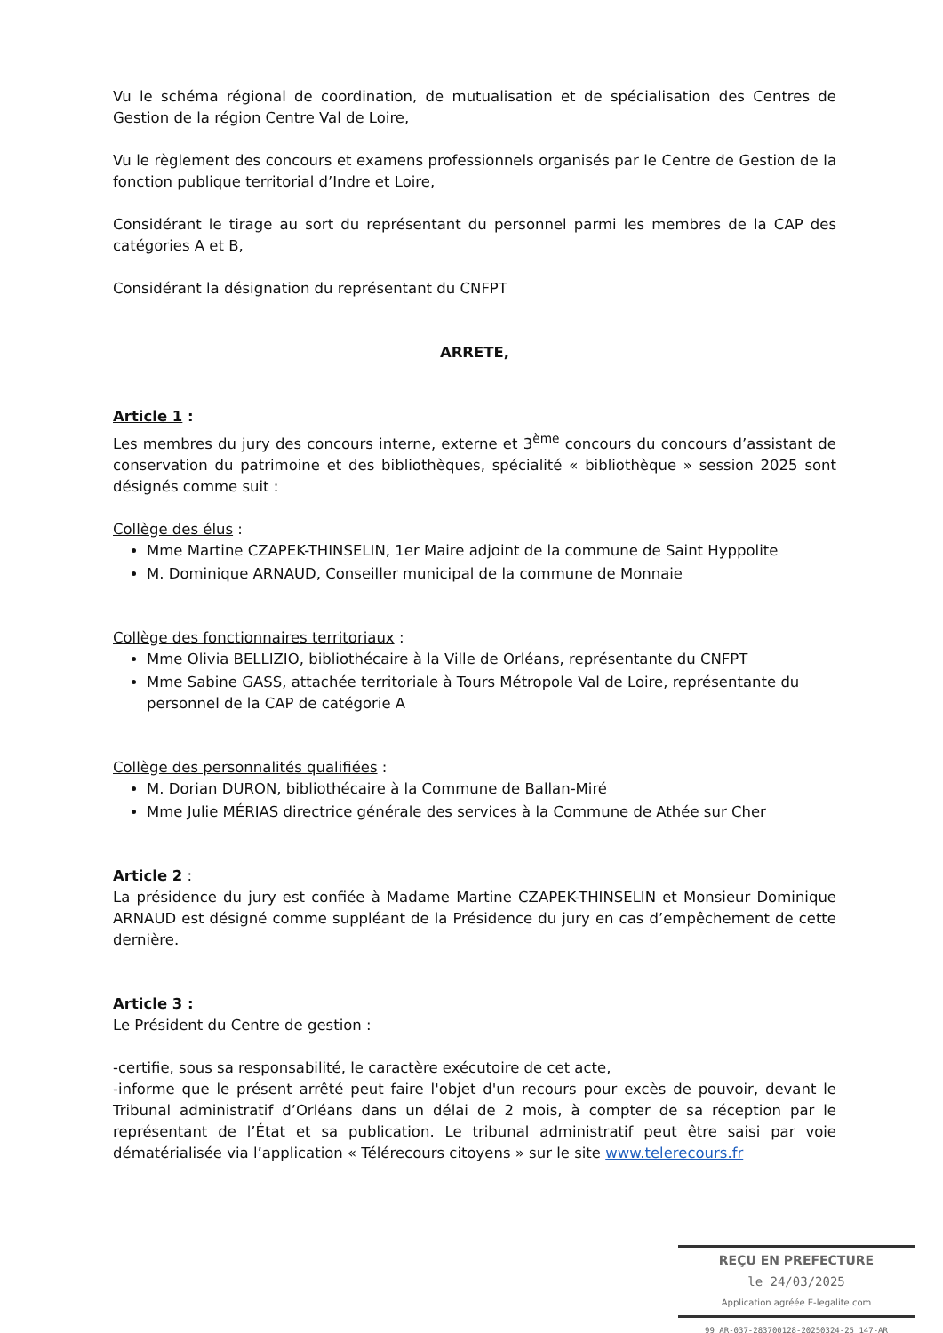Vu le schéma régional de coordination, de mutualisation et de spécialisation des Centres de Gestion de la région Centre Val de Loire,
Vu le règlement des concours et examens professionnels organisés par le Centre de Gestion de la fonction publique territorial d’Indre et Loire,
Considérant le tirage au sort du représentant du personnel parmi les membres de la CAP des catégories A et B,
Considérant la désignation du représentant du CNFPT
ARRETE,
Article 1 :
Les membres du jury des concours interne, externe et 3<sup>ème</sup> concours du concours d’assistant de conservation du patrimoine et des bibliothèques, spécialité « bibliothèque » session 2025 sont désignés comme suit :
Collège des élus :
Mme Martine CZAPEK-THINSELIN, 1er Maire adjoint de la commune de Saint Hyppolite
M. Dominique ARNAUD, Conseiller municipal de la commune de Monnaie
Collège des fonctionnaires territoriaux :
Mme Olivia BELLIZIO, bibliothécaire à la Ville de Orléans, représentante du CNFPT
Mme Sabine GASS, attachée territoriale à Tours Métropole Val de Loire, représentante du personnel de la CAP de catégorie A
Collège des personnalités qualifiées :
M. Dorian DURON, bibliothécaire à la Commune de Ballan-Miré
Mme Julie MÉRIAS directrice générale des services à la Commune de Athée sur Cher
Article 2 :
La présidence du jury est confiée à Madame Martine CZAPEK-THINSELIN et Monsieur Dominique ARNAUD est désigné comme suppléant de la Présidence du jury en cas d’empêchement de cette dernière.
Article 3 :
Le Président du Centre de gestion :
-certifie, sous sa responsabilité, le caractère exécutoire de cet acte,
-informe que le présent arrêté peut faire l'objet d'un recours pour excès de pouvoir, devant le Tribunal administratif d’Orléans dans un délai de 2 mois, à compter de sa réception par le représentant de l’État et sa publication. Le tribunal administratif peut être saisi par voie dématérialisée via l’application « Télérecours citoyens » sur le site www.telerecours.fr
REÇU EN PREFECTURE
le 24/03/2025
Application agréée E-legalite.com
99_AR-037-283700128-20250324-25_147-AR